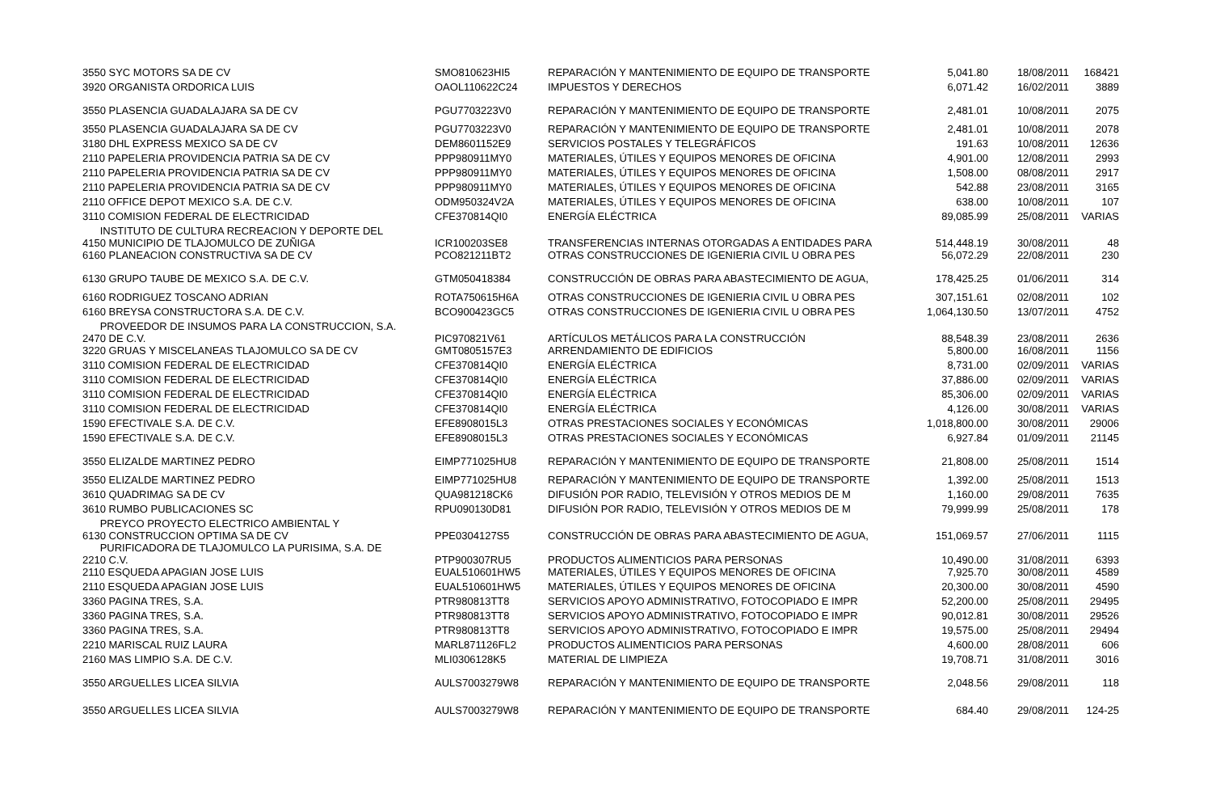| 3550 SYC MOTORS SA DE CV | SMO810623HI5 | REPARACIÓN Y MANTENIMIENTO DE EQUIPO DE TRANSPORTE | 5,041.80 | 18/08/2011 | 168421 |
| 3920 ORGANISTA ORDORICA LUIS | OAOL110622C24 | IMPUESTOS Y DERECHOS | 6,071.42 | 16/02/2011 | 3889 |
| 3550 PLASENCIA GUADALAJARA SA DE CV | PGU7703223V0 | REPARACIÓN Y MANTENIMIENTO DE EQUIPO DE TRANSPORTE | 2,481.01 | 10/08/2011 | 2075 |
| 3550 PLASENCIA GUADALAJARA SA DE CV | PGU7703223V0 | REPARACIÓN Y MANTENIMIENTO DE EQUIPO DE TRANSPORTE | 2,481.01 | 10/08/2011 | 2078 |
| 3180 DHL EXPRESS MEXICO SA DE CV | DEM8601152E9 | SERVICIOS POSTALES Y TELEGRÁFICOS | 191.63 | 10/08/2011 | 12636 |
| 2110 PAPELERIA PROVIDENCIA PATRIA SA DE CV | PPP980911MY0 | MATERIALES, ÚTILES Y EQUIPOS MENORES DE OFICINA | 4,901.00 | 12/08/2011 | 2993 |
| 2110 PAPELERIA PROVIDENCIA PATRIA SA DE CV | PPP980911MY0 | MATERIALES, ÚTILES Y EQUIPOS MENORES DE OFICINA | 1,508.00 | 08/08/2011 | 2917 |
| 2110 PAPELERIA PROVIDENCIA PATRIA SA DE CV | PPP980911MY0 | MATERIALES, ÚTILES Y EQUIPOS MENORES DE OFICINA | 542.88 | 23/08/2011 | 3165 |
| 2110 OFFICE DEPOT MEXICO S.A. DE C.V. | ODM950324V2A | MATERIALES, ÚTILES Y EQUIPOS MENORES DE OFICINA | 638.00 | 10/08/2011 | 107 |
| 3110 COMISION FEDERAL DE ELECTRICIDAD | CFE370814QI0 | ENERGÍA ELÉCTRICA | 89,085.99 | 25/08/2011 | VARIAS |
| INSTITUTO DE CULTURA RECREACION Y DEPORTE DEL 4150 MUNICIPIO DE TLAJOMULCO DE ZUÑIGA | ICR100203SE8 | TRANSFERENCIAS INTERNAS OTORGADAS A ENTIDADES PARA | 514,448.19 | 30/08/2011 | 48 |
| 6160 PLANEACION CONSTRUCTIVA SA DE CV | PCO821211BT2 | OTRAS CONSTRUCCIONES DE IGENIERIA CIVIL U OBRA PES | 56,072.29 | 22/08/2011 | 230 |
| 6130 GRUPO TAUBE DE MEXICO S.A. DE C.V. | GTM050418384 | CONSTRUCCIÓN DE OBRAS PARA ABASTECIMIENTO DE AGUA, | 178,425.25 | 01/06/2011 | 314 |
| 6160 RODRIGUEZ TOSCANO ADRIAN | ROTA750615H6A | OTRAS CONSTRUCCIONES DE IGENIERIA CIVIL U OBRA PES | 307,151.61 | 02/08/2011 | 102 |
| 6160 BREYSA CONSTRUCTORA S.A. DE C.V. | BCO900423GC5 | OTRAS CONSTRUCCIONES DE IGENIERIA CIVIL U OBRA PES | 1,064,130.50 | 13/07/2011 | 4752 |
| PROVEEDOR DE INSUMOS PARA LA CONSTRUCCION, S.A. 2470 DE C.V. | PIC970821V61 | ARTÍCULOS METÁLICOS PARA LA CONSTRUCCIÓN | 88,548.39 | 23/08/2011 | 2636 |
| 3220 GRUAS Y MISCELANEAS TLAJOMULCO SA DE CV | GMT0805157E3 | ARRENDAMIENTO DE EDIFICIOS | 5,800.00 | 16/08/2011 | 1156 |
| 3110 COMISION FEDERAL DE ELECTRICIDAD | CFE370814QI0 | ENERGÍA ELÉCTRICA | 8,731.00 | 02/09/2011 | VARIAS |
| 3110 COMISION FEDERAL DE ELECTRICIDAD | CFE370814QI0 | ENERGÍA ELÉCTRICA | 37,886.00 | 02/09/2011 | VARIAS |
| 3110 COMISION FEDERAL DE ELECTRICIDAD | CFE370814QI0 | ENERGÍA ELÉCTRICA | 85,306.00 | 02/09/2011 | VARIAS |
| 3110 COMISION FEDERAL DE ELECTRICIDAD | CFE370814QI0 | ENERGÍA ELÉCTRICA | 4,126.00 | 30/08/2011 | VARIAS |
| 1590 EFECTIVALE S.A. DE C.V. | EFE8908015L3 | OTRAS PRESTACIONES SOCIALES Y ECONÓMICAS | 1,018,800.00 | 30/08/2011 | 29006 |
| 1590 EFECTIVALE S.A. DE C.V. | EFE8908015L3 | OTRAS PRESTACIONES SOCIALES Y ECONÓMICAS | 6,927.84 | 01/09/2011 | 21145 |
| 3550 ELIZALDE MARTINEZ PEDRO | EIMP771025HU8 | REPARACIÓN Y MANTENIMIENTO DE EQUIPO DE TRANSPORTE | 21,808.00 | 25/08/2011 | 1514 |
| 3550 ELIZALDE MARTINEZ PEDRO | EIMP771025HU8 | REPARACIÓN Y MANTENIMIENTO DE EQUIPO DE TRANSPORTE | 1,392.00 | 25/08/2011 | 1513 |
| 3610 QUADRIMAG SA DE CV | QUA981218CK6 | DIFUSIÓN POR RADIO, TELEVISIÓN Y OTROS MEDIOS DE M | 1,160.00 | 29/08/2011 | 7635 |
| 3610 RUMBO PUBLICACIONES SC | RPU090130D81 | DIFUSIÓN POR RADIO, TELEVISIÓN Y OTROS MEDIOS DE M | 79,999.99 | 25/08/2011 | 178 |
| PREYCO PROYECTO ELECTRICO AMBIENTAL Y 6130 CONSTRUCCION OPTIMA SA DE CV | PPE0304127S5 | CONSTRUCCIÓN DE OBRAS PARA ABASTECIMIENTO DE AGUA, | 151,069.57 | 27/06/2011 | 1115 |
| PURIFICADORA DE TLAJOMULCO LA PURISIMA, S.A. DE 2210 C.V. | PTP900307RU5 | PRODUCTOS ALIMENTICIOS PARA PERSONAS | 10,490.00 | 31/08/2011 | 6393 |
| 2110 ESQUEDA APAGIAN JOSE LUIS | EUAL510601HW5 | MATERIALES, ÚTILES Y EQUIPOS MENORES DE OFICINA | 7,925.70 | 30/08/2011 | 4589 |
| 2110 ESQUEDA APAGIAN JOSE LUIS | EUAL510601HW5 | MATERIALES, ÚTILES Y EQUIPOS MENORES DE OFICINA | 20,300.00 | 30/08/2011 | 4590 |
| 3360 PAGINA TRES, S.A. | PTR980813TT8 | SERVICIOS APOYO ADMINISTRATIVO, FOTOCOPIADO E IMPR | 52,200.00 | 25/08/2011 | 29495 |
| 3360 PAGINA TRES, S.A. | PTR980813TT8 | SERVICIOS APOYO ADMINISTRATIVO, FOTOCOPIADO E IMPR | 90,012.81 | 30/08/2011 | 29526 |
| 3360 PAGINA TRES, S.A. | PTR980813TT8 | SERVICIOS APOYO ADMINISTRATIVO, FOTOCOPIADO E IMPR | 19,575.00 | 25/08/2011 | 29494 |
| 2210 MARISCAL RUIZ LAURA | MARL871126FL2 | PRODUCTOS ALIMENTICIOS PARA PERSONAS | 4,600.00 | 28/08/2011 | 606 |
| 2160 MAS LIMPIO S.A. DE C.V. | MLI0306128K5 | MATERIAL DE LIMPIEZA | 19,708.71 | 31/08/2011 | 3016 |
| 3550 ARGUELLES LICEA SILVIA | AULS7003279W8 | REPARACIÓN Y MANTENIMIENTO DE EQUIPO DE TRANSPORTE | 2,048.56 | 29/08/2011 | 118 |
| 3550 ARGUELLES LICEA SILVIA | AULS7003279W8 | REPARACIÓN Y MANTENIMIENTO DE EQUIPO DE TRANSPORTE | 684.40 | 29/08/2011 | 124-25 |